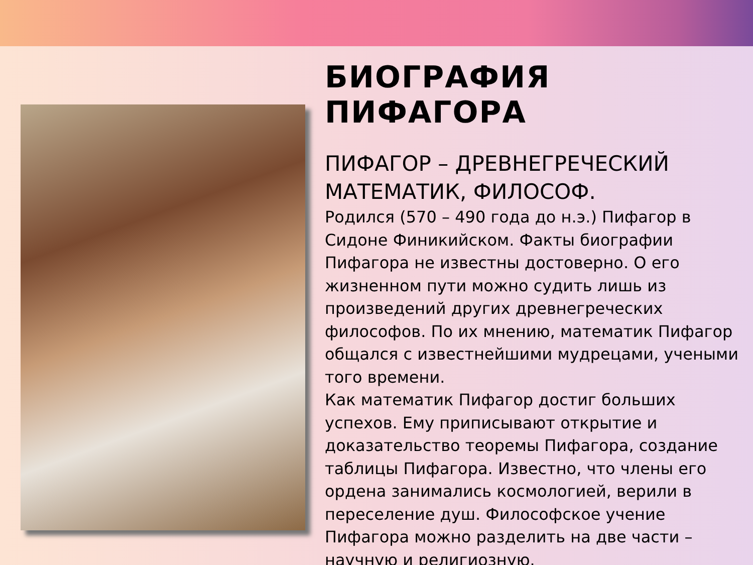БИОГРАФИЯ ПИФАГОРА
ПИФАГОР – ДРЕВНЕГРЕЧЕСКИЙ МАТЕМАТИК, ФИЛОСОФ.
Родился (570 – 490 года до н.э.) Пифагор в Сидоне Финикийском. Факты биографии Пифагора не известны достоверно. О его жизненном пути можно судить лишь из произведений других древнегреческих философов. По их мнению, математик Пифагор общался с известнейшими мудрецами, учеными того времени.
Как математик Пифагор достиг больших успехов. Ему приписывают открытие и доказательство теоремы Пифагора, создание таблицы Пифагора. Известно, что члены его ордена занимались космологией, верили в переселение душ. Философское учение Пифагора можно разделить на две части – научную и религиозную.